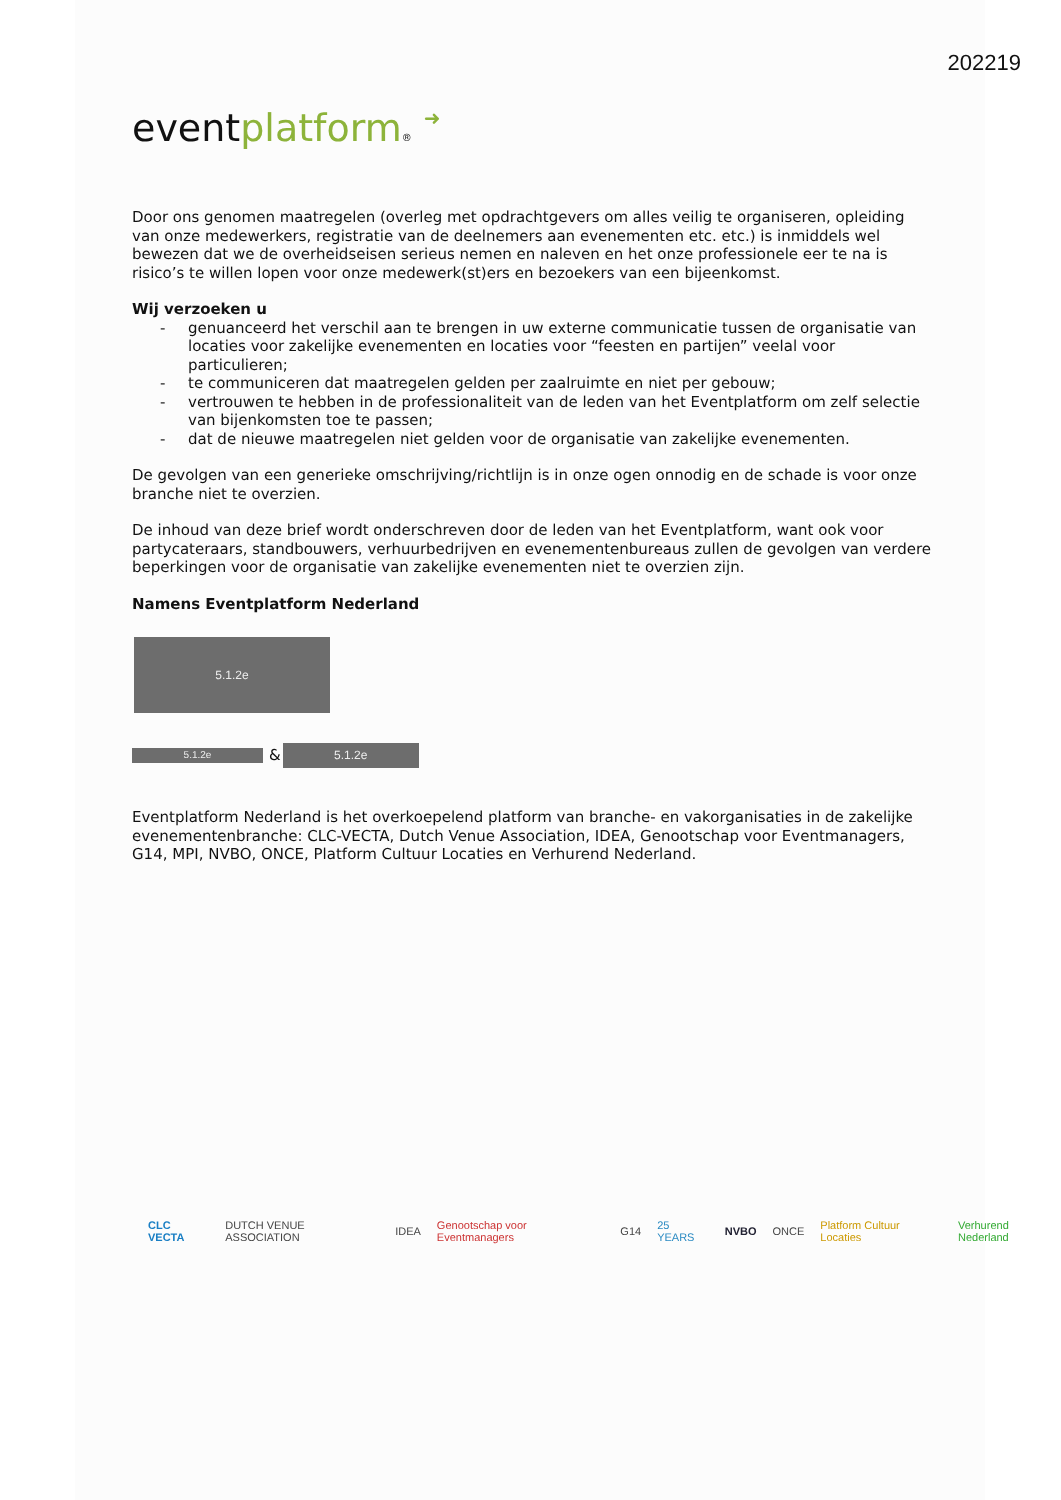202219
eventplatform® ➜
Door ons genomen maatregelen (overleg met opdrachtgevers om alles veilig te organiseren, opleiding van onze medewerkers, registratie van de deelnemers aan evenementen etc. etc.) is inmiddels wel bewezen dat we de overheidseisen serieus nemen en naleven en het onze professionele eer te na is risico’s te willen lopen voor onze medewerk(st)ers en bezoekers van een bijeenkomst.
Wij verzoeken u
- genuanceerd het verschil aan te brengen in uw externe communicatie tussen de organisatie van locaties voor zakelijke evenementen en locaties voor “feesten en partijen” veelal voor particulieren;
- te communiceren dat maatregelen gelden per zaalruimte en niet per gebouw;
- vertrouwen te hebben in de professionaliteit van de leden van het Eventplatform om zelf selectie van bijenkomsten toe te passen;
- dat de nieuwe maatregelen niet gelden voor de organisatie van zakelijke evenementen.
De gevolgen van een generieke omschrijving/richtlijn is in onze ogen onnodig en de schade is voor onze branche niet te overzien.
De inhoud van deze brief wordt onderschreven door de leden van het Eventplatform, want ook voor partycateraars, standbouwers, verhuurbedrijven en evenementenbureaus zullen de gevolgen van verdere beperkingen voor de organisatie van zakelijke evenementen niet te overzien zijn.
Namens Eventplatform Nederland
5.1.2e
5.1.2e
&
5.1.2e
Eventplatform Nederland is het overkoepelend platform van branche- en vakorganisaties in de zakelijke evenementenbranche: CLC-VECTA, Dutch Venue Association, IDEA, Genootschap voor Eventmanagers, G14, MPI, NVBO, ONCE, Platform Cultuur Locaties en Verhurend Nederland.
CLC VECTA DUTCH VENUE ASSOCIATION IDEA Genootschap voor Eventmanagers G14 25 YEARS NVBO ONCE Platform Cultuur Locaties Verhurend Nederland